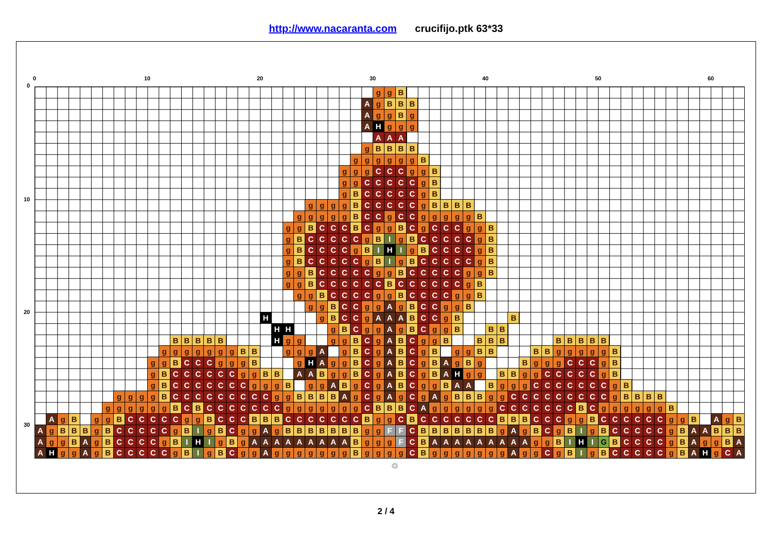http://www.nacaranta.com crucifijo.ptk 63*33
0 10 20 30 40 50 60
0
10
20
30
| | | | | | | | | | | | | | | | | | | | | | | | | | | | | | | g | g | B | | | | | | | | | | | | | | | | | | | | | | | | | | | | | | |
| | | | | | | | | | | | | | | | | | | | | | | | | | | | | | A | g | B | B | B | | | | | | | | | | | | | | | | | | | | | | | | | | | | | |
| | | | | | | | | | | | | | | | | | | | | | | | | | | | | | A | g | g | B | g | | | | | | | | | | | | | | | | | | | | | | | | | | | | | |
| | | | | | | | | | | | | | | | | | | | | | | | | | | | | | A | H | g | g | g | | | | | | | | | | | | | | | | | | | | | | | | | | | | | |
| | | | | | | | | | | | | | | | | | | | | | | | | | | | | | | A | A | A | | | | | | | | | | | | | | | | | | | | | | | | | | | | | | |
| | | | | | | | | | | | | | | | | | | | | | | | | | | | | | g | B | B | B | B | | | | | | | | | | | | | | | | | | | | | | | | | | | | | |
| | | | | | | | | | | | | | | | | | | | | | | | | | | | | g | g | g | g | g | g | B | | | | | | | | | | | | | | | | | | | | | | | | | | | | |
| | | | | | | | | | | | | | | | | | | | | | | | | | | | g | g | g | C | C | C | g | g | B | | | | | | | | | | | | | | | | | | | | | | | | | | | |
| | | | | | | | | | | | | | | | | | | | | | | | | | | | g | g | C | C | C | C | C | g | B | | | | | | | | | | | | | | | | | | | | | | | | | | | |
| | | | | | | | | | | | | | | | | | | | | | | | | | | | g | B | C | C | C | C | C | g | B | | | | | | | | | | | | | | | | | | | | | | | | | | | |
| | | | | | | | | | | | | | | | | | | | | | | | | g | g | g | g | B | C | C | C | C | C | g | B | B | B | B | | | | | | | | | | | | | | | | | | | | | | | | |
| | | | | | | | | | | | | | | | | | | | | | | | g | g | g | g | g | B | C | C | g | C | C | g | g | g | g | g | B | | | | | | | | | | | | | | | | | | | | | | | |
| | | | | | | | | | | | | | | | | | | | | | | g | g | B | C | C | C | B | C | g | g | B | C | g | C | C | C | g | g | B | | | | | | | | | | | | | | | | | | | | | | |
| | | | | | | | | | | | | | | | | | | | | | | g | B | C | C | C | C | C | g | B | I | g | B | C | C | C | C | C | g | B | | | | | | | | | | | | | | | | | | | | | | |
| | | | | | | | | | | | | | | | | | | | | | | g | B | C | C | C | C | g | B | I | H | I | g | B | C | C | C | C | g | B | | | | | | | | | | | | | | | | | | | | | | |
| | | | | | | | | | | | | | | | | | | | | | | g | B | C | C | C | C | C | g | B | I | g | B | C | C | C | C | C | g | B | | | | | | | | | | | | | | | | | | | | | | |
| | | | | | | | | | | | | | | | | | | | | | | g | g | B | C | C | C | C | C | g | g | B | C | C | C | C | C | g | g | B | | | | | | | | | | | | | | | | | | | | | | |
| | | | | | | | | | | | | | | | | | | | | | | g | g | B | C | C | C | C | C | C | B | C | C | C | C | C | C | g | B | | | | | | | | | | | | | | | | | | | | | | | |
| | | | | | | | | | | | | | | | | | | | | | | | g | g | B | C | C | C | C | g | g | B | C | C | C | C | g | g | B | | | | | | | | | | | | | | | | | | | | | | | |
| | | | | | | | | | | | | | | | | | | | | | | | | g | g | B | C | C | g | g | A | g | B | C | C | g | g | B | | | | | | | | | | | | | | | | | | | | | | | | |
| | | | | | | | | | | | | | | | | | | | | H | | | | | g | B | C | C | g | A | A | A | B | C | C | g | B | | | | | B | | | | | | | | | | | | | | | | | | | | |
| | | | | | | | | | | | | | | | | | | | | | H | H | | | | g | B | C | g | g | A | g | B | C | g | g | B | | | B | B | | | | | | | | | | | | | | | | | | | | | |
| | | | | | | | | | | | | B | B | B | B | B | | | | | H | g | g | | | g | g | B | C | g | A | B | C | g | g | B | | | B | B | B | | | | | B | B | B | B | B | | | | | | | | | | | | |
| | | | | | | | | | | | g | g | g | g | g | g | g | B | B | | | g | g | g | A | | g | B | C | g | A | B | C | g | B | | g | g | B | B | | | | B | B | g | g | g | g | g | B | | | | | | | | | | | |
| | | | | | | | | | | g | g | B | C | C | C | g | g | g | B | | | | g | H | A | g | g | B | C | g | A | B | C | g | B | A | g | B | g | | | | B | g | g | g | C | C | C | g | B | | | | | | | | | | | |
| | | | | | | | | | | g | B | C | C | C | C | C | C | g | g | B | B | | A | A | B | g | g | B | C | g | A | B | C | g | B | A | H | g | g | | B | B | g | g | C | C | C | C | C | g | B | | | | | | | | | | | |
| | | | | | | | | | | g | B | C | C | C | C | C | C | C | g | g | g | B | | g | g | A | B | g | C | g | A | B | C | g | g | B | A | A | | B | g | g | g | C | C | C | C | C | C | C | g | B | | | | | | | | | | |
| | | | | | | | g | g | g | g | B | C | C | C | C | C | C | C | C | C | g | g | B | B | B | B | A | g | C | g | A | g | C | g | A | g | B | B | B | g | g | C | C | C | C | C | C | C | C | C | g | B | B | B | B | | | | | | | |
| | | | | | | g | g | g | g | g | g | B | C | B | C | C | C | C | C | C | C | g | g | g | g | g | g | g | C | B | B | B | C | A | g | g | g | g | g | g | C | C | C | C | C | C | C | B | C | g | g | g | g | g | g | B | | | | | | |
| | A | g | B | | g | g | B | C | C | C | C | C | g | g | B | C | C | C | B | B | B | C | C | C | C | C | C | C | B | g | g | C | B | C | C | C | C | C | C | C | B | B | B | C | C | C | g | g | B | C | C | C | C | C | C | g | g | B | | A | g | B |
| A | g | B | B | B | g | B | C | C | C | C | C | g | B | I | g | B | C | g | g | A | g | B | B | B | B | B | B | B | g | g | F | F | C | B | B | B | B | B | B | B | g | A | g | B | C | g | B | I | g | B | C | C | C | C | C | g | B | A | A | B | B | B |
| A | g | g | B | A | g | B | C | C | C | C | g | B | I | H | I | g | B | g | A | A | A | A | A | A | A | A | A | B | g | g | g | F | C | B | A | A | A | A | A | A | A | A | A | g | g | B | I | H | I | G | B | C | C | C | C | g | B | A | g | g | B | A |
| A | H | g | g | A | g | B | C | C | C | C | C | g | B | I | g | B | C | g | g | A | g | g | g | g | g | g | g | B | g | g | g | g | C | B | g | g | g | g | g | g | g | A | g | g | C | g | B | I | g | B | C | C | C | C | C | g | B | A | H | g | C | A |
♲
2 / 4